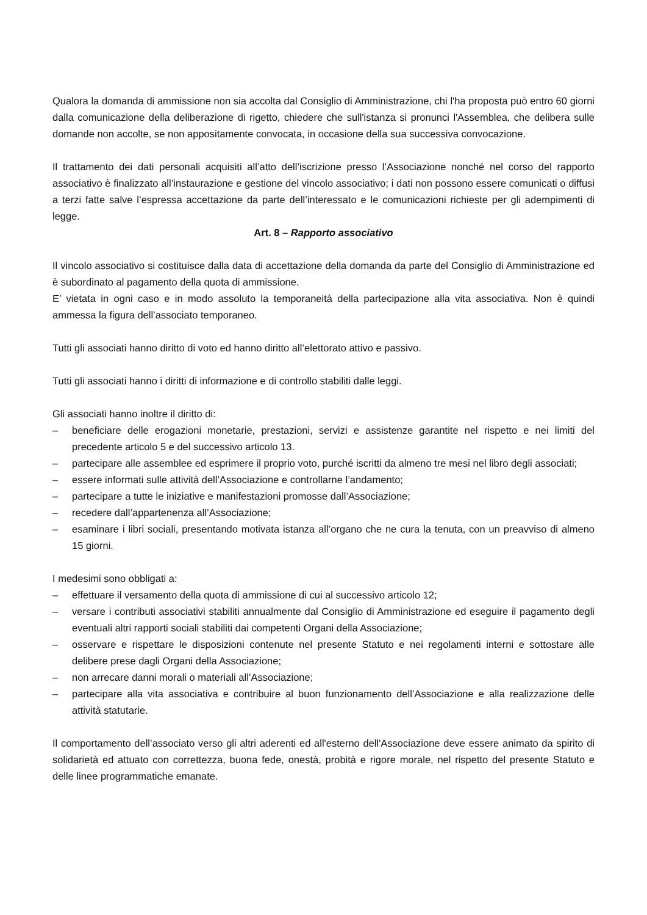Qualora la domanda di ammissione non sia accolta dal Consiglio di Amministrazione, chi l'ha proposta può entro 60 giorni dalla comunicazione della deliberazione di rigetto, chiedere che sull'istanza si pronunci l'Assemblea, che delibera sulle domande non accolte, se non appositamente convocata, in occasione della sua successiva convocazione.
Il trattamento dei dati personali acquisiti all’atto dell’iscrizione presso l’Associazione nonché nel corso del rapporto associativo è finalizzato all’instaurazione e gestione del vincolo associativo; i dati non possono essere comunicati o diffusi a terzi fatte salve l’espressa accettazione da parte dell’interessato e le comunicazioni richieste per gli adempimenti di legge.
Art. 8 – Rapporto associativo
Il vincolo associativo si costituisce dalla data di accettazione della domanda da parte del Consiglio di Amministrazione ed è subordinato al pagamento della quota di ammissione.
E’ vietata in ogni caso e in modo assoluto la temporaneità della partecipazione alla vita associativa. Non è quindi ammessa la figura dell’associato temporaneo.
Tutti gli associati hanno diritto di voto ed hanno diritto all’elettorato attivo e passivo.
Tutti gli associati hanno i diritti di informazione e di controllo stabiliti dalle leggi.
Gli associati hanno inoltre il diritto di:
– beneficiare delle erogazioni monetarie, prestazioni, servizi e assistenze garantite nel rispetto e nei limiti del precedente articolo 5 e del successivo articolo 13.
– partecipare alle assemblee ed esprimere il proprio voto, purché iscritti da almeno tre mesi nel libro degli associati;
– essere informati sulle attività dell’Associazione e controllarne l’andamento;
– partecipare a tutte le iniziative e manifestazioni promosse dall’Associazione;
– recedere dall’appartenenza all’Associazione;
– esaminare i libri sociali, presentando motivata istanza all’organo che ne cura la tenuta, con un preavviso di almeno 15 giorni.
I medesimi sono obbligati a:
– effettuare il versamento della quota di ammissione di cui al successivo articolo 12;
– versare i contributi associativi stabiliti annualmente dal Consiglio di Amministrazione ed eseguire il pagamento degli eventuali altri rapporti sociali stabiliti dai competenti Organi della Associazione;
– osservare e rispettare le disposizioni contenute nel presente Statuto e nei regolamenti interni e sottostare alle delibere prese dagli Organi della Associazione;
– non arrecare danni morali o materiali all’Associazione;
– partecipare alla vita associativa e contribuire al buon funzionamento dell’Associazione e alla realizzazione delle attività statutarie.
Il comportamento dell’associato verso gli altri aderenti ed all'esterno dell'Associazione deve essere animato da spirito di solidarietà ed attuato con correttezza, buona fede, onestà, probità e rigore morale, nel rispetto del presente Statuto e delle linee programmatiche emanate.